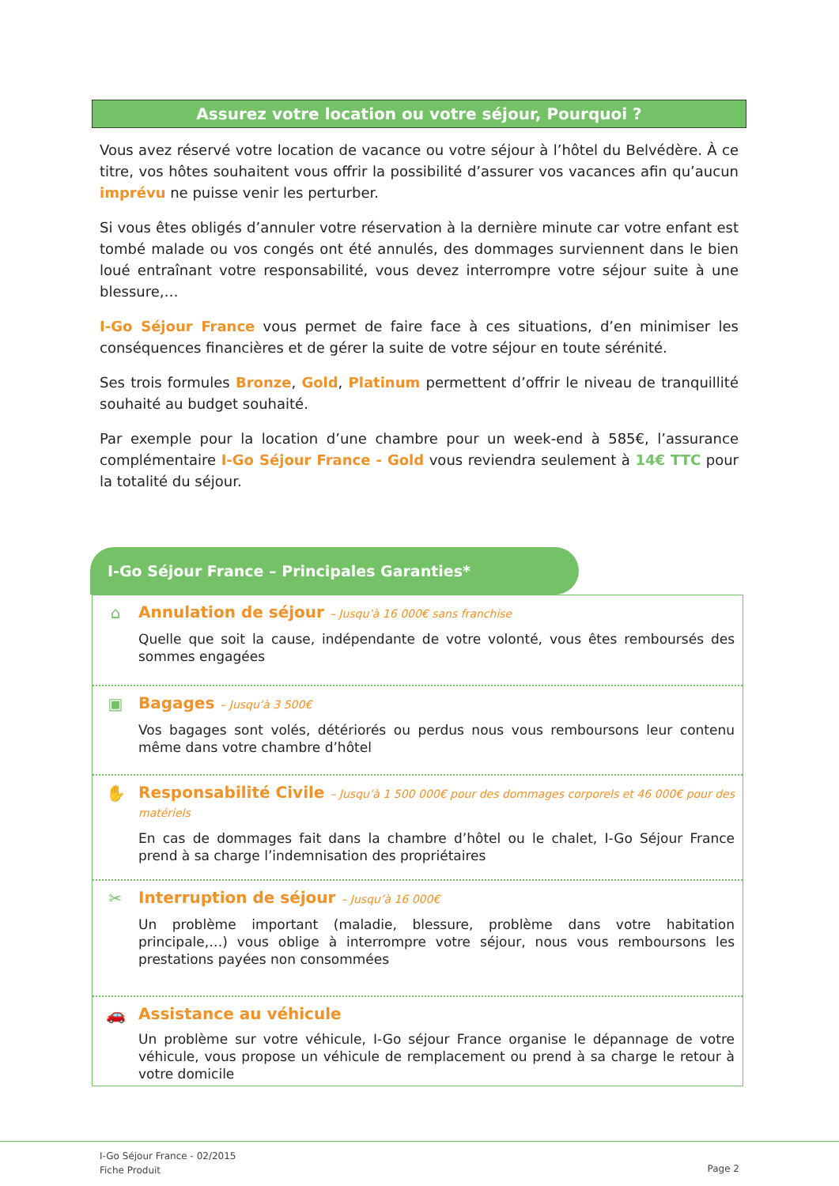Assurez votre location ou votre séjour, Pourquoi ?
Vous avez réservé votre location de vacance ou votre séjour à l’hôtel du Belvédère. À ce titre, vos hôtes souhaitent vous offrir la possibilité d’assurer vos vacances afin qu’aucun imprévu ne puisse venir les perturber.
Si vous êtes obligés d’annuler votre réservation à la dernière minute car votre enfant est tombé malade ou vos congés ont été annulés, des dommages surviennent dans le bien loué entraînant votre responsabilité, vous devez interrompre votre séjour suite à une blessure,…
I-Go Séjour France vous permet de faire face à ces situations, d’en minimiser les conséquences financières et de gérer la suite de votre séjour en toute sérénité.
Ses trois formules Bronze, Gold, Platinum permettent d’offrir le niveau de tranquillité souhaité au budget souhaité.
Par exemple pour la location d’une chambre pour un week-end à 585€, l’assurance complémentaire I-Go Séjour France - Gold vous reviendra seulement à 14€ TTC pour la totalité du séjour.
I-Go Séjour France – Principales Garanties*
⌂
Annulation de séjour – Jusqu’à 16 000€ sans franchise
Quelle que soit la cause, indépendante de votre volonté, vous êtes remboursés des sommes engagées
▣
Bagages – Jusqu’à 3 500€
Vos bagages sont volés, détériorés ou perdus nous vous remboursons leur contenu même dans votre chambre d’hôtel
✋
Responsabilité Civile – Jusqu’à 1 500 000€ pour des dommages corporels et 46 000€ pour des matériels
En cas de dommages fait dans la chambre d’hôtel ou le chalet, I-Go Séjour France prend à sa charge l’indemnisation des propriétaires
✂
Interruption de séjour – Jusqu’à 16 000€
Un problème important (maladie, blessure, problème dans votre habitation principale,…) vous oblige à interrompre votre séjour, nous vous remboursons les prestations payées non consommées
🚗
Assistance au véhicule
Un problème sur votre véhicule, I-Go séjour France organise le dépannage de votre véhicule, vous propose un véhicule de remplacement ou prend à sa charge le retour à votre domicile
I-Go Séjour France - 02/2015
Fiche Produit
Page 2